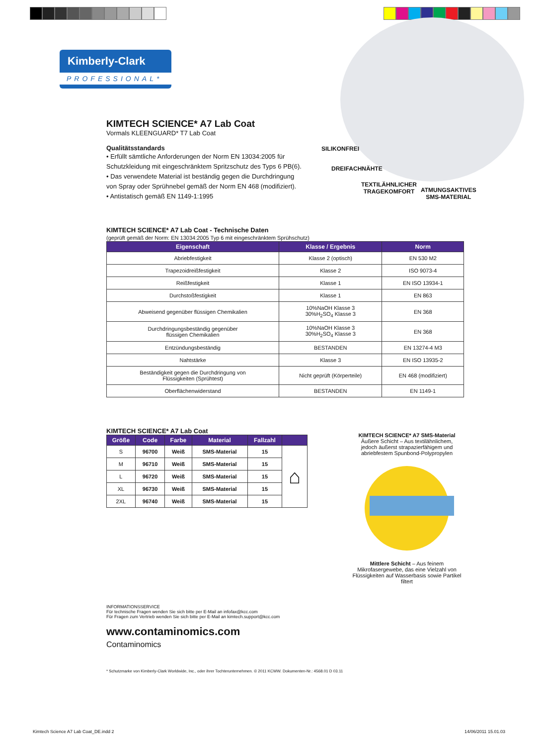Kimberly-Clark
PROFESSIONAL*
SILIKONFREI
DREIFACHNÄHTE
TEXTILÄHNLICHER
TRAGEKOMFORT
ATMUNGSAKTIVES
SMS-MATERIAL
KIMTECH SCIENCE* A7 Lab Coat
Vormals KLEENGUARD* T7 Lab Coat
Qualitätsstandards
• Erfüllt sämtliche Anforderungen der Norm EN 13034:2005 für Schutzkleidung mit eingeschränktem Spritzschutz des Typs 6 PB(6).
• Das verwendete Material ist beständig gegen die Durchdringung von Spray oder Sprühnebel gemäß der Norm EN 468 (modifiziert).
• Antistatisch gemäß EN 1149-1:1995
KIMTECH SCIENCE* A7 Lab Coat - Technische Daten
(geprüft gemäß der Norm: EN 13034:2005 Typ 6 mit eingeschränktem Sprühschutz)
| Eigenschaft | Klasse / Ergebnis | Norm |
| --- | --- | --- |
| Abriebfestigkeit | Klasse 2 (optisch) | EN 530 M2 |
| Trapezoidreißfestigkeit | Klasse 2 | ISO 9073-4 |
| Reißfestigkeit | Klasse 1 | EN ISO 13934-1 |
| Durchstoßfestigkeit | Klasse 1 | EN 863 |
| Abweisend gegenüber flüssigen Chemikalien | 10%NaOH Klasse 3 30%H<sub>2</sub>SO<sub>4</sub> Klasse 3 | EN 368 |
| Durchdringungsbeständig gegenüber flüssigen Chemikalien | 10%NaOH Klasse 3 30%H<sub>2</sub>SO<sub>4</sub> Klasse 3 | EN 368 |
| Entzündungsbeständig | BESTANDEN | EN 13274-4 M3 |
| Nahtstärke | Klasse 3 | EN ISO 13935-2 |
| Beständigkeit gegen die Durchdringung von Flüssigkeiten (Sprühtest) | Nicht geprüft (Körperteile) | EN 468 (modifiziert) |
| Oberflächenwiderstand | BESTANDEN | EN 1149-1 |
KIMTECH SCIENCE* A7 Lab Coat
| Größe | Code | Farbe | Material | Fallzahl | |
| --- | --- | --- | --- | --- | --- |
| S | 96700 | Weiß | SMS-Material | 15 | ⌂ |
| M | 96710 | Weiß | SMS-Material | 15 | |
| L | 96720 | Weiß | SMS-Material | 15 | |
| XL | 96730 | Weiß | SMS-Material | 15 | |
| 2XL | 96740 | Weiß | SMS-Material | 15 | |
KIMTECH SCIENCE* A7 SMS-Material
Äußere Schicht – Aus textilähnlichem, jedoch äußerst strapazierfähigem und abriebfestem Spunbond-Polypropylen
Mittlere Schicht – Aus feinem Mikrofasergewebe, das eine Vielzahl von Flüssigkeiten auf Wasserbasis sowie Partikel filtert
INFORMATIONSSERVICE
Für technische Fragen wenden Sie sich bitte per E-Mail an infofax@kcc.com
Für Fragen zum Vertrieb wenden Sie sich bitte per E-Mail an kimtech.support@kcc.com
www.contaminomics.com
Contaminomics
* Schutzmarke von Kimberly-Clark Worldwide, Inc., oder ihrer Tochterunternehmen. © 2011 KCWW. Dokumenten-Nr.: 4568.01 D 03.11
Kimtech Science A7 Lab Coat_DE.indd 2
14/06/2011 15.01.03